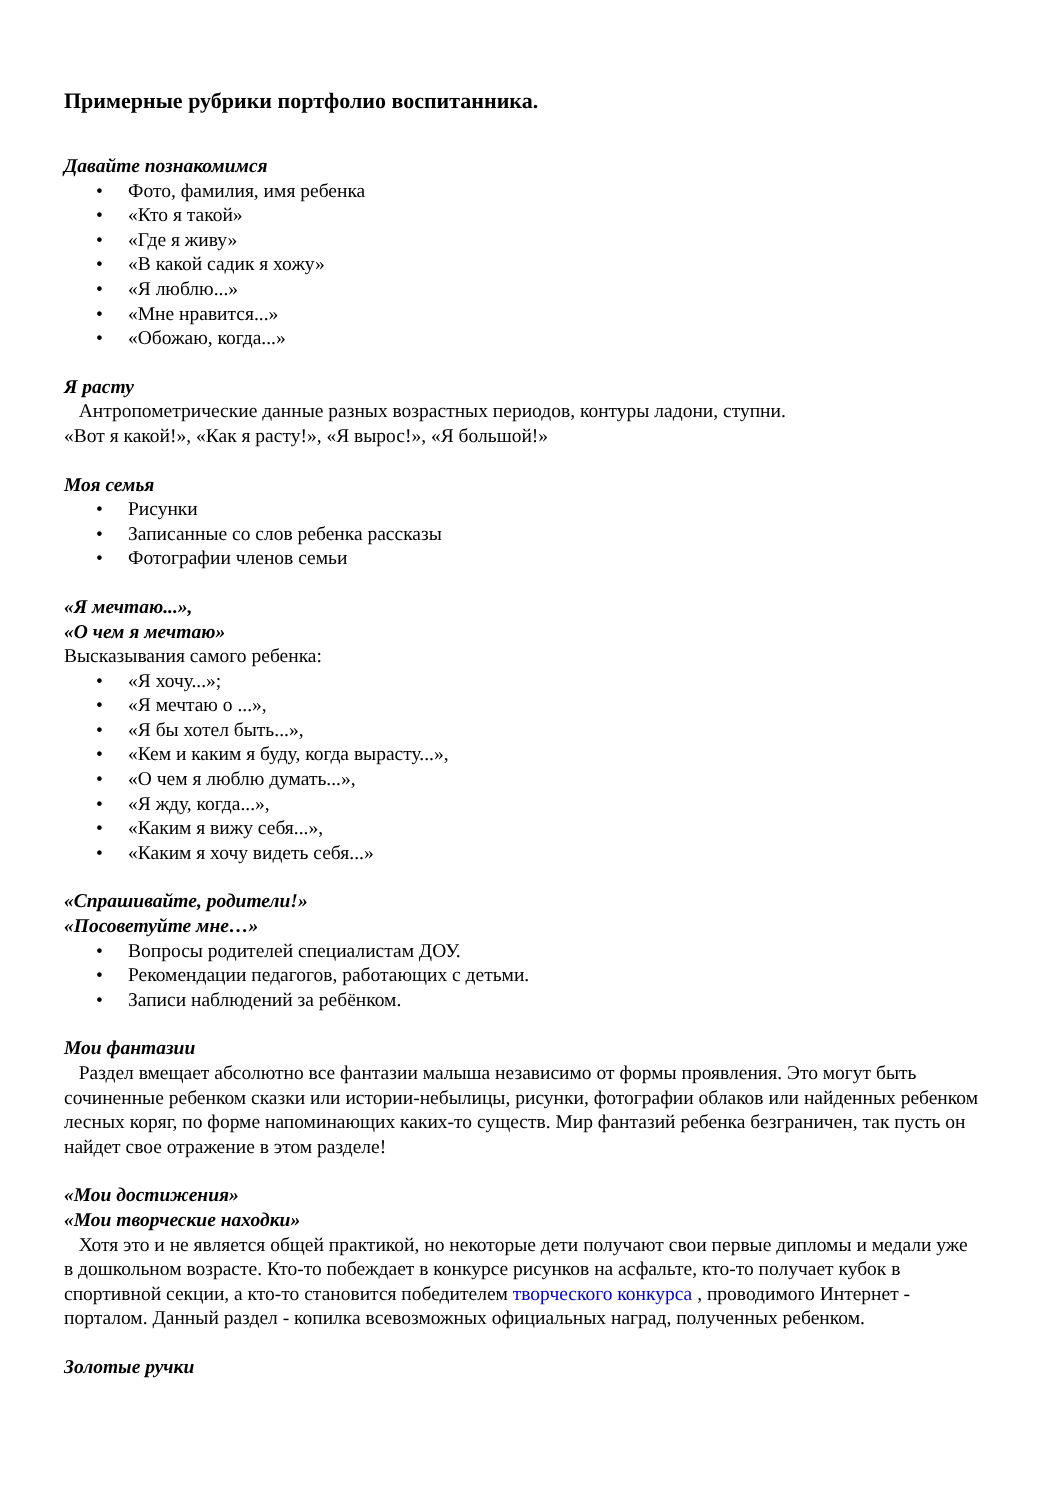Примерные рубрики портфолио воспитанника.
Давайте познакомимся
• Фото, фамилия, имя ребенка
• «Кто я такой»
• «Где я живу»
• «В какой садик я хожу»
• «Я люблю...»
• «Мне нравится...»
• «Обожаю, когда...»
Я расту
Антропометрические данные разных возрастных периодов, контуры ладони, ступни.
«Вот я какой!», «Как я расту!», «Я вырос!», «Я большой!»
Моя семья
• Рисунки
• Записанные со слов ребенка рассказы
• Фотографии членов семьи
«Я мечтаю...»,
«О чем я мечтаю»
Высказывания самого ребенка:
• «Я хочу...»;
• «Я мечтаю о ...»,
• «Я бы хотел быть...»,
• «Кем и каким я буду, когда вырасту...»,
• «О чем я люблю думать...»,
• «Я жду, когда...»,
• «Каким я вижу себя...»,
• «Каким я хочу видеть себя...»
«Спрашивайте, родители!»
«Посоветуйте мне…»
• Вопросы родителей специалистам ДОУ.
• Рекомендации педагогов, работающих с детьми.
• Записи наблюдений за ребёнком.
Мои фантазии
Раздел вмещает абсолютно все фантазии малыша независимо от формы проявления. Это могут быть сочиненные ребенком сказки или истории-небылицы, рисунки, фотографии облаков или найденных ребенком лесных коряг, по форме напоминающих каких-то существ. Мир фантазий ребенка безграничен, так пусть он найдет свое отражение в этом разделе!
«Мои достижения»
«Мои творческие находки»
Хотя это и не является общей практикой, но некоторые дети получают свои первые дипломы и медали уже в дошкольном возрасте. Кто-то побеждает в конкурсе рисунков на асфальте, кто-то получает кубок в спортивной секции, а кто-то становится победителем творческого конкурса , проводимого Интернет - порталом. Данный раздел - копилка всевозможных официальных наград, полученных ребенком.
Золотые ручки